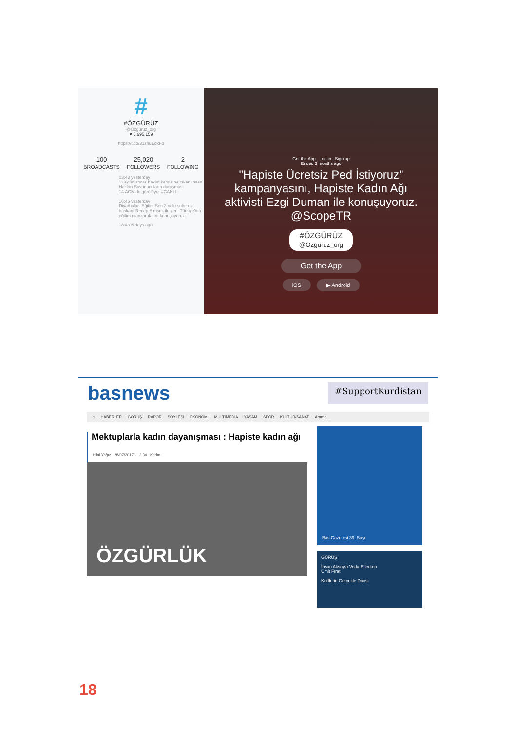#
#ÖZGÜRÜZ
@Ozguruz_org
♥ 5,695,159
https://t.co/31znuEdxFo
100
BROADCASTS
25,020
FOLLOWERS
2
FOLLOWING
03:43 yesterday
113 gün sonra hakim karşısına çıkan İnsan Hakları Savunucuların duruşması 14.ACM'de görülüyor #CANLI
16:46 yesterday
Diyarbakır- Eğitim Sen 2 nolu şube eş başkanı Recep Şimşek ile yeni Türkiye'nin eğitim manzaralarını konuşuyoruz.
18:43 5 days ago
Get the App Log in | Sign up
Ended 3 months ago
"Hapiste Ücretsiz Ped İstiyoruz" kampanyasını, Hapiste Kadın Ağı aktivisti Ezgi Duman ile konuşuyoruz. @ScopeTR
#ÖZGÜRÜZ
@Ozguruz_org
Get the App
iOS ▶ Android
basnews #SupportKurdistan
⌂ HABERLER GÖRÜŞ RAPOR SÖYLEŞİ EKONOMİ MULTİMEDİA YAŞAM SPOR KÜLTÜR/SANAT Arama...
Mektuplarla kadın dayanışması : Hapiste kadın ağı
Hilal Yağız 28/07/2017 - 12:34 Kadın
ÖZGÜRLÜK
Bas Gazetesi 39. Sayı
GÖRÜŞ
İhsan Aksoy'a Veda Ederken
Ümit Fırat
Kürtlerin Gerçekle Dansı
18